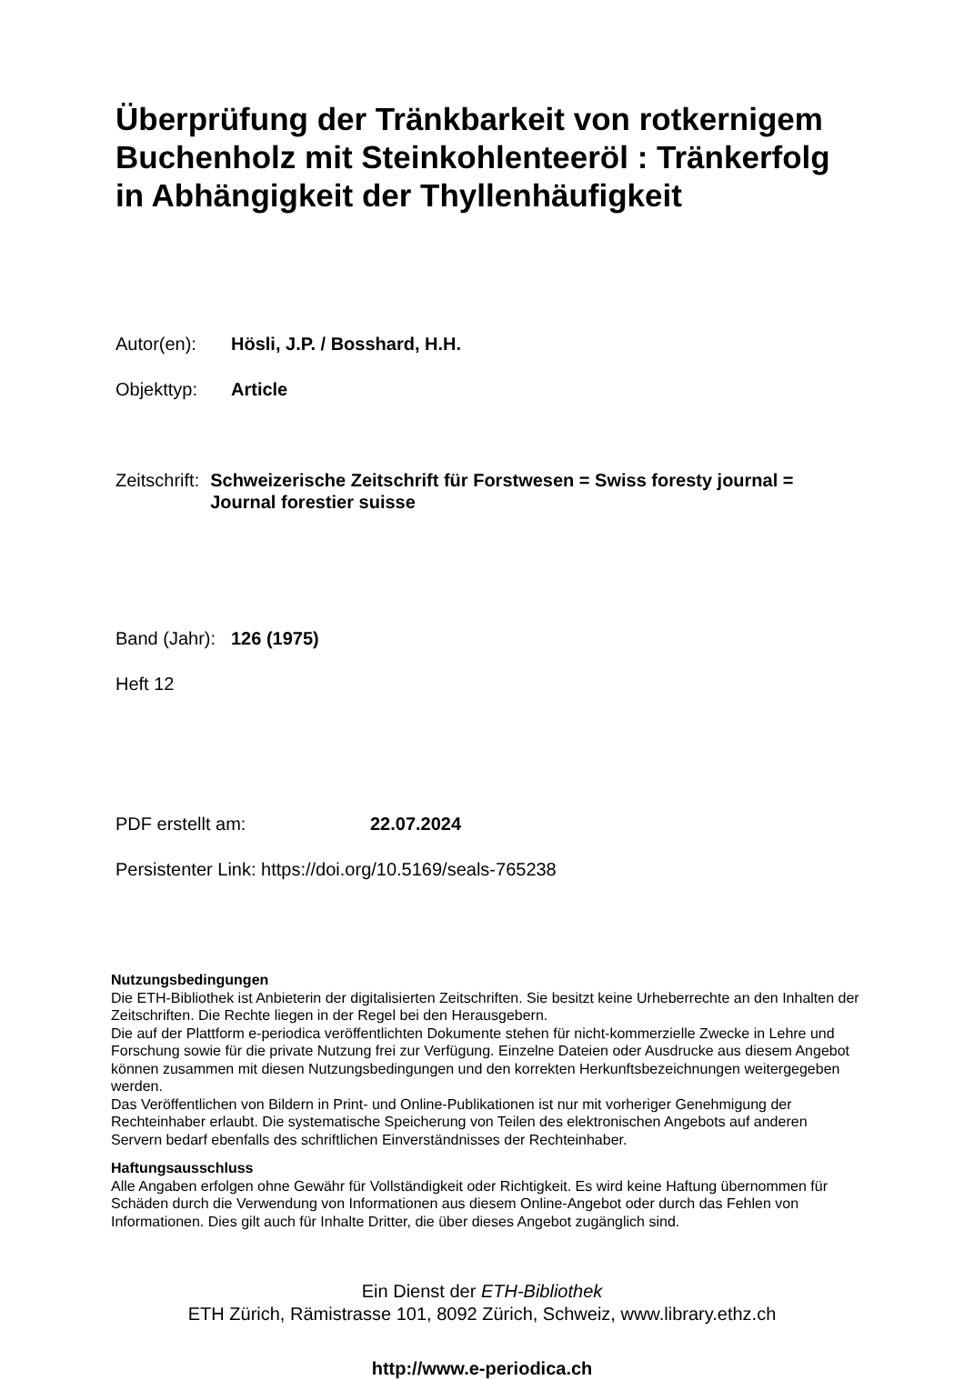Überprüfung der Tränkbarkeit von rotkernigem Buchenholz mit Steinkohlenteeröl : Tränkerfolg in Abhängigkeit der Thyllenhäufigkeit
Autor(en): Hösli, J.P. / Bosshard, H.H.
Objekttyp: Article
Zeitschrift:
Schweizerische Zeitschrift für Forstwesen = Swiss foresty journal = Journal forestier suisse
Band (Jahr):
126 (1975)
Heft 12
PDF erstellt am: 22.07.2024
Persistenter Link: https://doi.org/10.5169/seals-765238
Nutzungsbedingungen
Die ETH-Bibliothek ist Anbieterin der digitalisierten Zeitschriften. Sie besitzt keine Urheberrechte an den Inhalten der Zeitschriften. Die Rechte liegen in der Regel bei den Herausgebern.
Die auf der Plattform e-periodica veröffentlichten Dokumente stehen für nicht-kommerzielle Zwecke in Lehre und Forschung sowie für die private Nutzung frei zur Verfügung. Einzelne Dateien oder Ausdrucke aus diesem Angebot können zusammen mit diesen Nutzungsbedingungen und den korrekten Herkunftsbezeichnungen weitergegeben werden.
Das Veröffentlichen von Bildern in Print- und Online-Publikationen ist nur mit vorheriger Genehmigung der Rechteinhaber erlaubt. Die systematische Speicherung von Teilen des elektronischen Angebots auf anderen Servern bedarf ebenfalls des schriftlichen Einverständnisses der Rechteinhaber.
Haftungsausschluss
Alle Angaben erfolgen ohne Gewähr für Vollständigkeit oder Richtigkeit. Es wird keine Haftung übernommen für Schäden durch die Verwendung von Informationen aus diesem Online-Angebot oder durch das Fehlen von Informationen. Dies gilt auch für Inhalte Dritter, die über dieses Angebot zugänglich sind.
Ein Dienst der ETH-Bibliothek
ETH Zürich, Rämistrasse 101, 8092 Zürich, Schweiz, www.library.ethz.ch
http://www.e-periodica.ch